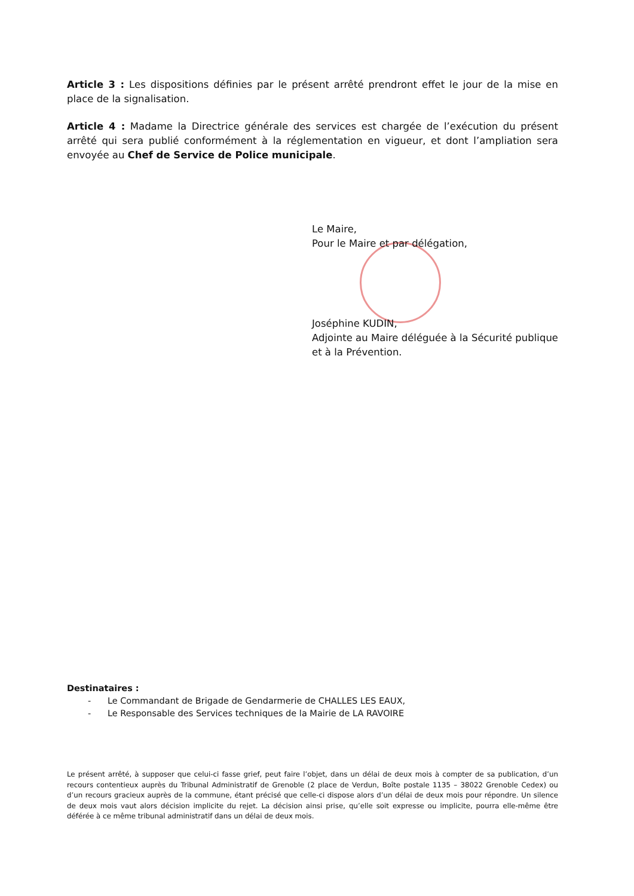Article 3 : Les dispositions définies par le présent arrêté prendront effet le jour de la mise en place de la signalisation.
Article 4 : Madame la Directrice générale des services est chargée de l’exécution du présent arrêté qui sera publié conformément à la réglementation en vigueur, et dont l’ampliation sera envoyée au Chef de Service de Police municipale.
Le Maire,
Pour le Maire et par délégation,
Joséphine KUDIN,
Adjointe au Maire déléguée à la Sécurité publique et à la Prévention.
Destinataires :
- Le Commandant de Brigade de Gendarmerie de CHALLES LES EAUX,
- Le Responsable des Services techniques de la Mairie de LA RAVOIRE
Le présent arrêté, à supposer que celui-ci fasse grief, peut faire l’objet, dans un délai de deux mois à compter de sa publication, d’un recours contentieux auprès du Tribunal Administratif de Grenoble (2 place de Verdun, Boîte postale 1135 – 38022 Grenoble Cedex) ou d’un recours gracieux auprès de la commune, étant précisé que celle-ci dispose alors d’un délai de deux mois pour répondre. Un silence de deux mois vaut alors décision implicite du rejet. La décision ainsi prise, qu’elle soit expresse ou implicite, pourra elle-même être déférée à ce même tribunal administratif dans un délai de deux mois.